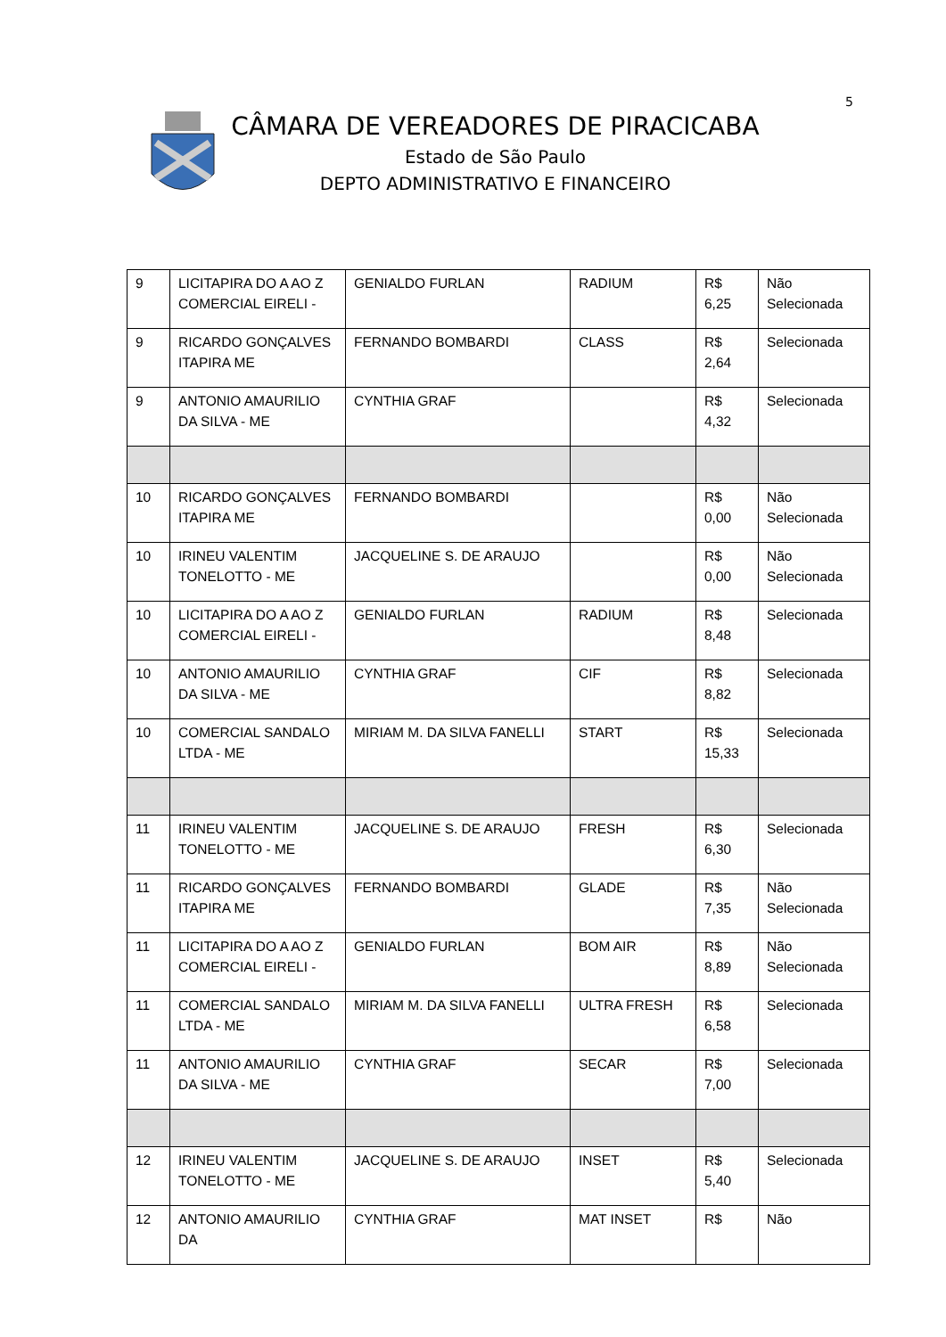5
CÂMARA DE VEREADORES DE PIRACICABA
Estado de São Paulo
DEPTO ADMINISTRATIVO E FINANCEIRO
| 9 | LICITAPIRA DO A AO Z COMERCIAL EIRELI - | GENIALDO FURLAN | RADIUM | R$ 6,25 | Não Selecionada |
| 9 | RICARDO GONÇALVES ITAPIRA ME | FERNANDO BOMBARDI | CLASS | R$ 2,64 | Selecionada |
| 9 | ANTONIO AMAURILIO DA SILVA - ME | CYNTHIA GRAF | | R$ 4,32 | Selecionada |
| 10 | RICARDO GONÇALVES ITAPIRA ME | FERNANDO BOMBARDI | | R$ 0,00 | Não Selecionada |
| 10 | IRINEU VALENTIM TONELOTTO - ME | JACQUELINE S. DE ARAUJO | | R$ 0,00 | Não Selecionada |
| 10 | LICITAPIRA DO A AO Z COMERCIAL EIRELI - | GENIALDO FURLAN | RADIUM | R$ 8,48 | Selecionada |
| 10 | ANTONIO AMAURILIO DA SILVA - ME | CYNTHIA GRAF | CIF | R$ 8,82 | Selecionada |
| 10 | COMERCIAL SANDALO LTDA - ME | MIRIAM M. DA SILVA FANELLI | START | R$ 15,33 | Selecionada |
| 11 | IRINEU VALENTIM TONELOTTO - ME | JACQUELINE S. DE ARAUJO | FRESH | R$ 6,30 | Selecionada |
| 11 | RICARDO GONÇALVES ITAPIRA ME | FERNANDO BOMBARDI | GLADE | R$ 7,35 | Não Selecionada |
| 11 | LICITAPIRA DO A AO Z COMERCIAL EIRELI - | GENIALDO FURLAN | BOM AIR | R$ 8,89 | Não Selecionada |
| 11 | COMERCIAL SANDALO LTDA - ME | MIRIAM M. DA SILVA FANELLI | ULTRA FRESH | R$ 6,58 | Selecionada |
| 11 | ANTONIO AMAURILIO DA SILVA - ME | CYNTHIA GRAF | SECAR | R$ 7,00 | Selecionada |
| 12 | IRINEU VALENTIM TONELOTTO - ME | JACQUELINE S. DE ARAUJO | INSET | R$ 5,40 | Selecionada |
| 12 | ANTONIO AMAURILIO DA | CYNTHIA GRAF | MAT INSET | R$ | Não |